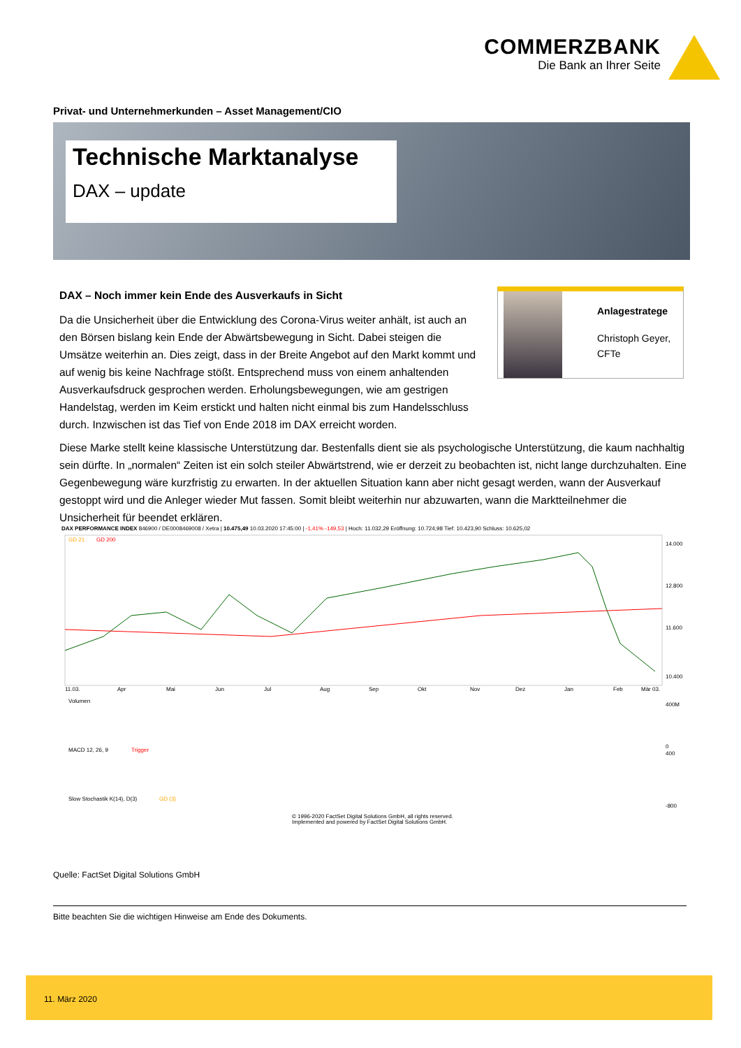COMMERZBANK
Die Bank an Ihrer Seite
Privat- und Unternehmerkunden – Asset Management/CIO
Technische Marktanalyse
DAX – update
DAX – Noch immer kein Ende des Ausverkaufs in Sicht
Da die Unsicherheit über die Entwicklung des Corona-Virus weiter anhält, ist auch an den Börsen bislang kein Ende der Abwärtsbewegung in Sicht. Dabei steigen die Umsätze weiterhin an. Dies zeigt, dass in der Breite Angebot auf den Markt kommt und auf wenig bis keine Nachfrage stößt. Entsprechend muss von einem anhaltenden Ausverkaufsdruck gesprochen werden. Erholungsbewegungen, wie am gestrigen Handelstag, werden im Keim erstickt und halten nicht einmal bis zum Handelsschluss durch. Inzwischen ist das Tief von Ende 2018 im DAX erreicht worden.
Anlagestratege
Christoph Geyer,
CFTe
Diese Marke stellt keine klassische Unterstützung dar. Bestenfalls dient sie als psychologische Unterstützung, die kaum nachhaltig sein dürfte. In „normalen“ Zeiten ist ein solch steiler Abwärtstrend, wie er derzeit zu beobachten ist, nicht lange durchzuhalten. Eine Gegenbewegung wäre kurzfristig zu erwarten. In der aktuellen Situation kann aber nicht gesagt werden, wann der Ausverkauf gestoppt wird und die Anleger wieder Mut fassen. Somit bleibt weiterhin nur abzuwarten, wann die Marktteilnehmer die Unsicherheit für beendet erklären.
DAX PERFORMANCE INDEX 846900 / DE0008469008 / Xetra | 10.475,49 10.03.2020 17:45:00 | -1,41% -149,53 | Hoch: 11.032,29 Eröffnung: 10.724,98 Tief: 10.423,90 Schluss: 10.625,02
GD 21
GD 200
14.000
12.800
11.600
10.400
11.03.
Apr
Mai
Jun
Jul
Aug
Sep
Okt
Nov
Dez
Jan
Feb
Mär 03.
Volumen
400M
0
MACD 12, 26, 9
Trigger
400
-800
Slow Stochastik K(14), D(3)
GD (3)
© 1996-2020 FactSet Digital Solutions GmbH, all rights reserved.
Implemented and powered by FactSet Digital Solutions GmbH.
Quelle: FactSet Digital Solutions GmbH
Bitte beachten Sie die wichtigen Hinweise am Ende des Dokuments.
11. März 2020